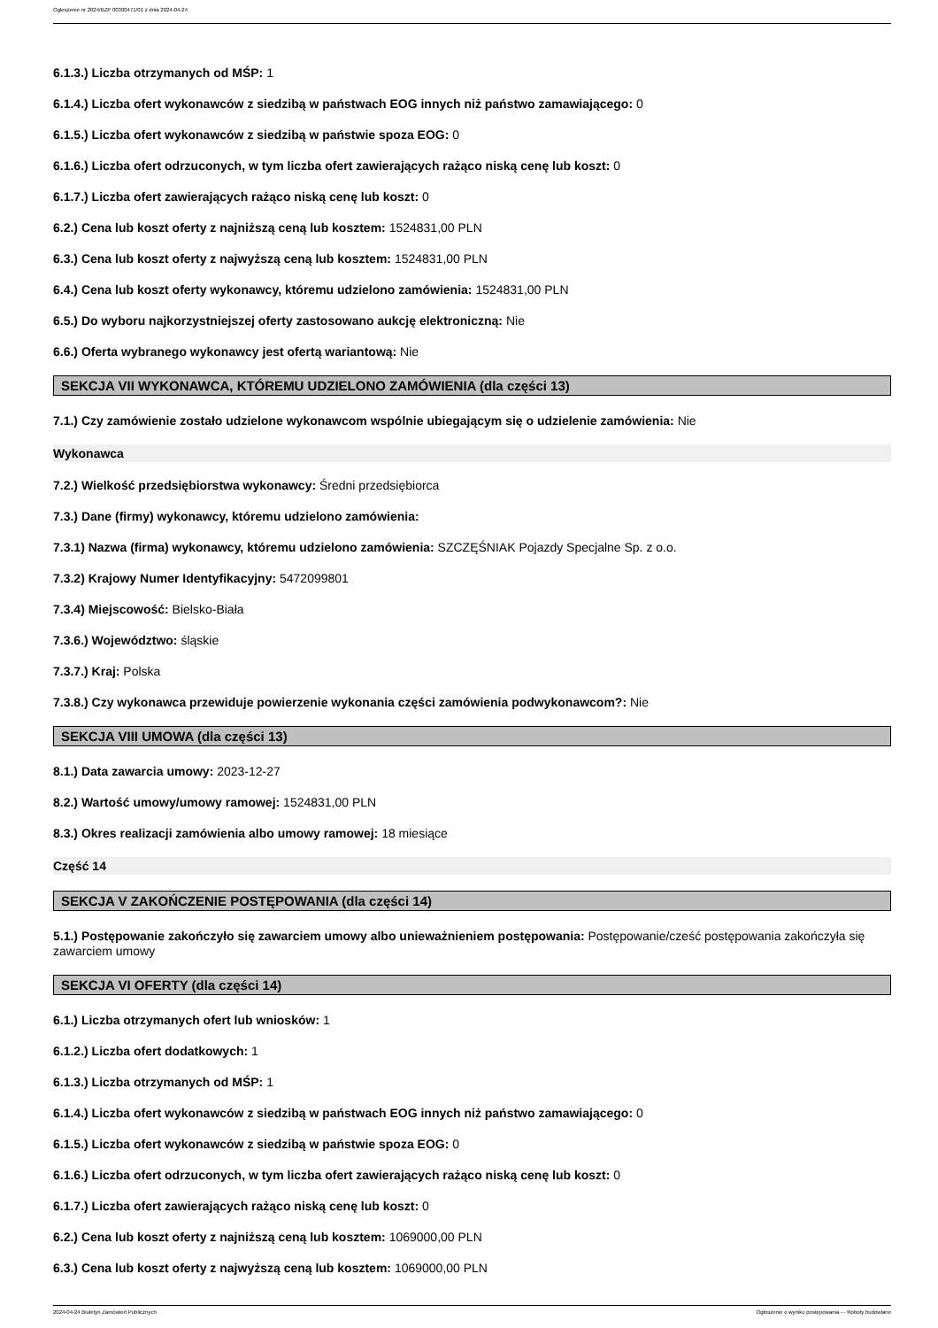Ogłoszenie nr 2024/BZP 00300471/01 z dnia 2024-04-24
6.1.3.) Liczba otrzymanych od MŚP: 1
6.1.4.) Liczba ofert wykonawców z siedzibą w państwach EOG innych niż państwo zamawiającego: 0
6.1.5.) Liczba ofert wykonawców z siedzibą w państwie spoza EOG: 0
6.1.6.) Liczba ofert odrzuconych, w tym liczba ofert zawierających rażąco niską cenę lub koszt: 0
6.1.7.) Liczba ofert zawierających rażąco niską cenę lub koszt: 0
6.2.) Cena lub koszt oferty z najniższą ceną lub kosztem: 1524831,00 PLN
6.3.) Cena lub koszt oferty z najwyższą ceną lub kosztem: 1524831,00 PLN
6.4.) Cena lub koszt oferty wykonawcy, któremu udzielono zamówienia: 1524831,00 PLN
6.5.) Do wyboru najkorzystniejszej oferty zastosowano aukcję elektroniczną: Nie
6.6.) Oferta wybranego wykonawcy jest ofertą wariantową: Nie
SEKCJA VII WYKONAWCA, KTÓREMU UDZIELONO ZAMÓWIENIA (dla części 13)
7.1.) Czy zamówienie zostało udzielone wykonawcom wspólnie ubiegającym się o udzielenie zamówienia: Nie
Wykonawca
7.2.) Wielkość przedsiębiorstwa wykonawcy: Średni przedsiębiorca
7.3.) Dane (firmy) wykonawcy, któremu udzielono zamówienia:
7.3.1) Nazwa (firma) wykonawcy, któremu udzielono zamówienia: SZCZĘŚNIAK Pojazdy Specjalne Sp. z o.o.
7.3.2) Krajowy Numer Identyfikacyjny: 5472099801
7.3.4) Miejscowość: Bielsko-Biała
7.3.6.) Województwo: śląskie
7.3.7.) Kraj: Polska
7.3.8.) Czy wykonawca przewiduje powierzenie wykonania części zamówienia podwykonawcom?: Nie
SEKCJA VIII UMOWA (dla części 13)
8.1.) Data zawarcia umowy: 2023-12-27
8.2.) Wartość umowy/umowy ramowej: 1524831,00 PLN
8.3.) Okres realizacji zamówienia albo umowy ramowej: 18 miesiące
Część 14
SEKCJA V ZAKOŃCZENIE POSTĘPOWANIA (dla części 14)
5.1.) Postępowanie zakończyło się zawarciem umowy albo unieważnieniem postępowania: Postępowanie/cześć postępowania zakończyła się zawarciem umowy
SEKCJA VI OFERTY (dla części 14)
6.1.) Liczba otrzymanych ofert lub wniosków: 1
6.1.2.) Liczba ofert dodatkowych: 1
6.1.3.) Liczba otrzymanych od MŚP: 1
6.1.4.) Liczba ofert wykonawców z siedzibą w państwach EOG innych niż państwo zamawiającego: 0
6.1.5.) Liczba ofert wykonawców z siedzibą w państwie spoza EOG: 0
6.1.6.) Liczba ofert odrzuconych, w tym liczba ofert zawierających rażąco niską cenę lub koszt: 0
6.1.7.) Liczba ofert zawierających rażąco niską cenę lub koszt: 0
6.2.) Cena lub koszt oferty z najniższą ceną lub kosztem: 1069000,00 PLN
6.3.) Cena lub koszt oferty z najwyższą ceną lub kosztem: 1069000,00 PLN
2024-04-24 Biuletyn Zamówień Publicznych Ogłoszenie o wyniku postępowania - - Roboty budowlane